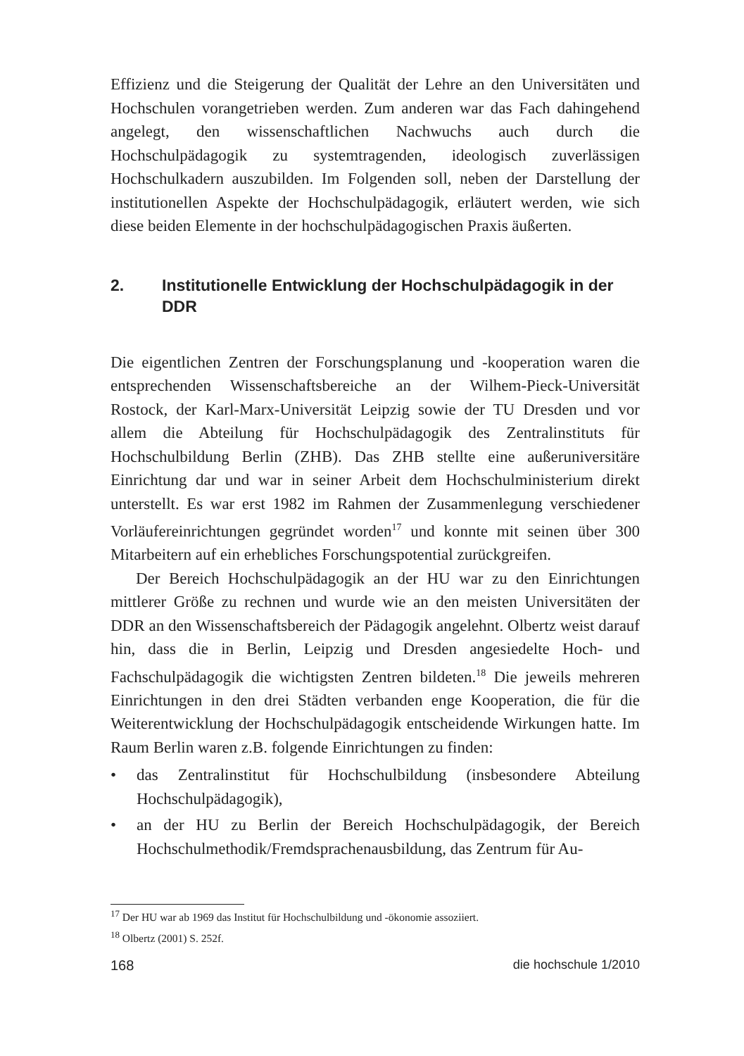Effizienz und die Steigerung der Qualität der Lehre an den Universitä­ten und Hochschulen vorangetrieben werden. Zum anderen war das Fach dahingehend angelegt, den wissenschaftlichen Nachwuchs auch durch die Hochschulpädagogik zu systemtragenden, ideologisch zuverlässigen Hochschulkadern auszubilden. Im Folgenden soll, neben der Darstellung der institutionellen Aspekte der Hochschulpädagogik, erläutert werden, wie sich diese beiden Elemente in der hochschulpädagogischen Praxis äu­ßerten.
2. Institutionelle Entwicklung der Hochschulpädagogik in der DDR
Die eigentlichen Zentren der Forschungsplanung und -kooperation waren die entsprechenden Wissenschaftsbereiche an der Wilhem-Pieck-Univer­sität Rostock, der Karl-Marx-Universität Leipzig sowie der TU Dresden und vor allem die Abteilung für Hochschulpädagogik des Zentralinstituts für Hochschulbildung Berlin (ZHB). Das ZHB stellte eine außeruniver­sitäre Einrichtung dar und war in seiner Arbeit dem Hochschulministeri­um direkt unterstellt. Es war erst 1982 im Rahmen der Zusammenlegung verschiedener Vorläufereinrichtungen gegründet worden<sup>17</sup> und konnte mit seinen über 300 Mitarbeitern auf ein erhebliches Forschungspotential zu­rückgreifen.
Der Bereich Hochschulpädagogik an der HU war zu den Einrichtun­gen mittlerer Größe zu rechnen und wurde wie an den meisten Univer­sitäten der DDR an den Wissenschaftsbereich der Pädagogik angelehnt. Olbertz weist darauf hin, dass die in Berlin, Leipzig und Dresden angesie­delte Hoch- und Fachschulpädagogik die wichtigsten Zentren bildeten.<sup>18</sup> Die jeweils mehreren Einrichtungen in den drei Städten verbanden enge Kooperation, die für die Weiterentwicklung der Hochschulpädagogik ent­scheidende Wirkungen hatte. Im Raum Berlin waren z.B. folgende Ein­richtungen zu finden:
• das Zentralinstitut für Hochschulbildung (insbesondere Abteilung Hochschulpädagogik),
• an der HU zu Berlin der Bereich Hochschulpädagogik, der Bereich Hochschulmethodik/Fremdsprachenausbildung, das Zentrum für Au-
<sup>17</sup> Der HU war ab 1969 das Institut für Hochschulbildung und -ökonomie assoziiert.
<sup>18</sup> Olbertz (2001) S. 252f.
168 die hochschule 1/2010